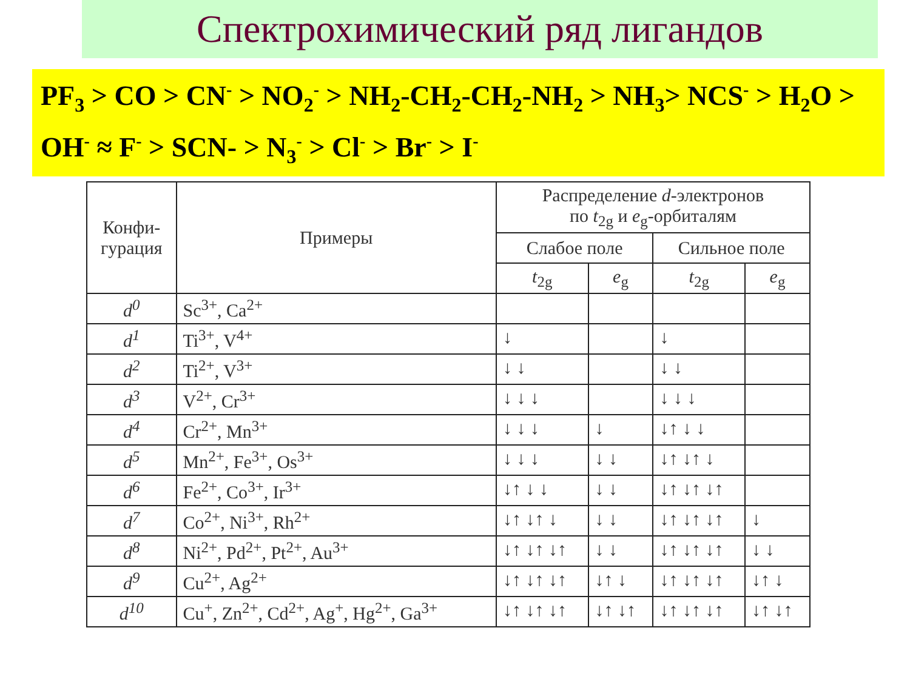Спектрохимический ряд лигандов
PF<sub>3</sub> > CO > CN<sup>-</sup> > NO<sub>2</sub><sup>-</sup> > NH<sub>2</sub>-CH<sub>2</sub>-CH<sub>2</sub>-NH<sub>2</sub> > NH<sub>3</sub>> NCS<sup>-</sup> > H<sub>2</sub>O > OH<sup>-</sup> ≈ F<sup>-</sup> > SCN- > N<sub>3</sub><sup>-</sup> > Cl<sup>-</sup> > Br<sup>-</sup> > I<sup>-</sup>
| Конфи- гурация | Примеры | Распределение d -электронов по t<sub>2g</sub> и e<sub>g</sub>-орбиталям | | | |
| --- | --- | --- | --- | --- | --- |
| | | Слабое поле | | Сильное поле | |
| | | t<sub>2g</sub> | e<sub>g</sub> | t<sub>2g</sub> | e<sub>g</sub> |
| d<sup>0</sup> | Sc<sup>3+</sup>, Ca<sup>2+</sup> | | | | |
| d<sup>1</sup> | Ti<sup>3+</sup>, V<sup>4+</sup> | ↓ | | ↓ | |
| d<sup>2</sup> | Ti<sup>2+</sup>, V<sup>3+</sup> | ↓ ↓ | | ↓ ↓ | |
| d<sup>3</sup> | V<sup>2+</sup>, Cr<sup>3+</sup> | ↓ ↓ ↓ | | ↓ ↓ ↓ | |
| d<sup>4</sup> | Cr<sup>2+</sup>, Mn<sup>3+</sup> | ↓ ↓ ↓ | ↓ | ↓↑ ↓ ↓ | |
| d<sup>5</sup> | Mn<sup>2+</sup>, Fe<sup>3+</sup>, Os<sup>3+</sup> | ↓ ↓ ↓ | ↓ ↓ | ↓↑ ↓↑ ↓ | |
| d<sup>6</sup> | Fe<sup>2+</sup>, Co<sup>3+</sup>, Ir<sup>3+</sup> | ↓↑ ↓ ↓ | ↓ ↓ | ↓↑ ↓↑ ↓↑ | |
| d<sup>7</sup> | Co<sup>2+</sup>, Ni<sup>3+</sup>, Rh<sup>2+</sup> | ↓↑ ↓↑ ↓ | ↓ ↓ | ↓↑ ↓↑ ↓↑ | ↓ |
| d<sup>8</sup> | Ni<sup>2+</sup>, Pd<sup>2+</sup>, Pt<sup>2+</sup>, Au<sup>3+</sup> | ↓↑ ↓↑ ↓↑ | ↓ ↓ | ↓↑ ↓↑ ↓↑ | ↓ ↓ |
| d<sup>9</sup> | Cu<sup>2+</sup>, Ag<sup>2+</sup> | ↓↑ ↓↑ ↓↑ | ↓↑ ↓ | ↓↑ ↓↑ ↓↑ | ↓↑ ↓ |
| d<sup>10</sup> | Cu<sup>+</sup>, Zn<sup>2+</sup>, Cd<sup>2+</sup>, Ag<sup>+</sup>, Hg<sup>2+</sup>, Ga<sup>3+</sup> | ↓↑ ↓↑ ↓↑ | ↓↑ ↓↑ | ↓↑ ↓↑ ↓↑ | ↓↑ ↓↑ |